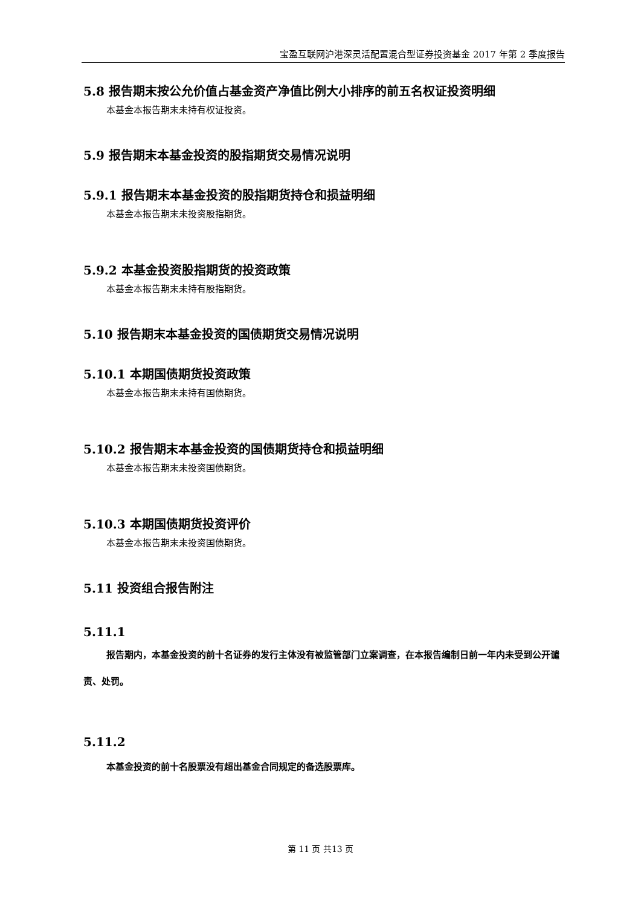宝盈互联网沪港深灵活配置混合型证券投资基金 2017 年第 2 季度报告
5.8 报告期末按公允价值占基金资产净值比例大小排序的前五名权证投资明细
本基金本报告期末未持有权证投资。
5.9 报告期末本基金投资的股指期货交易情况说明
5.9.1 报告期末本基金投资的股指期货持仓和损益明细
本基金本报告期末未投资股指期货。
5.9.2 本基金投资股指期货的投资政策
本基金本报告期末未持有股指期货。
5.10 报告期末本基金投资的国债期货交易情况说明
5.10.1 本期国债期货投资政策
本基金本报告期末未持有国债期货。
5.10.2 报告期末本基金投资的国债期货持仓和损益明细
本基金本报告期末未投资国债期货。
5.10.3 本期国债期货投资评价
本基金本报告期末未投资国债期货。
5.11 投资组合报告附注
5.11.1
报告期内，本基金投资的前十名证券的发行主体没有被监管部门立案调查，在本报告编制日前一年内未受到公开谴责、处罚。
5.11.2
本基金投资的前十名股票没有超出基金合同规定的备选股票库。
第 11 页 共13 页